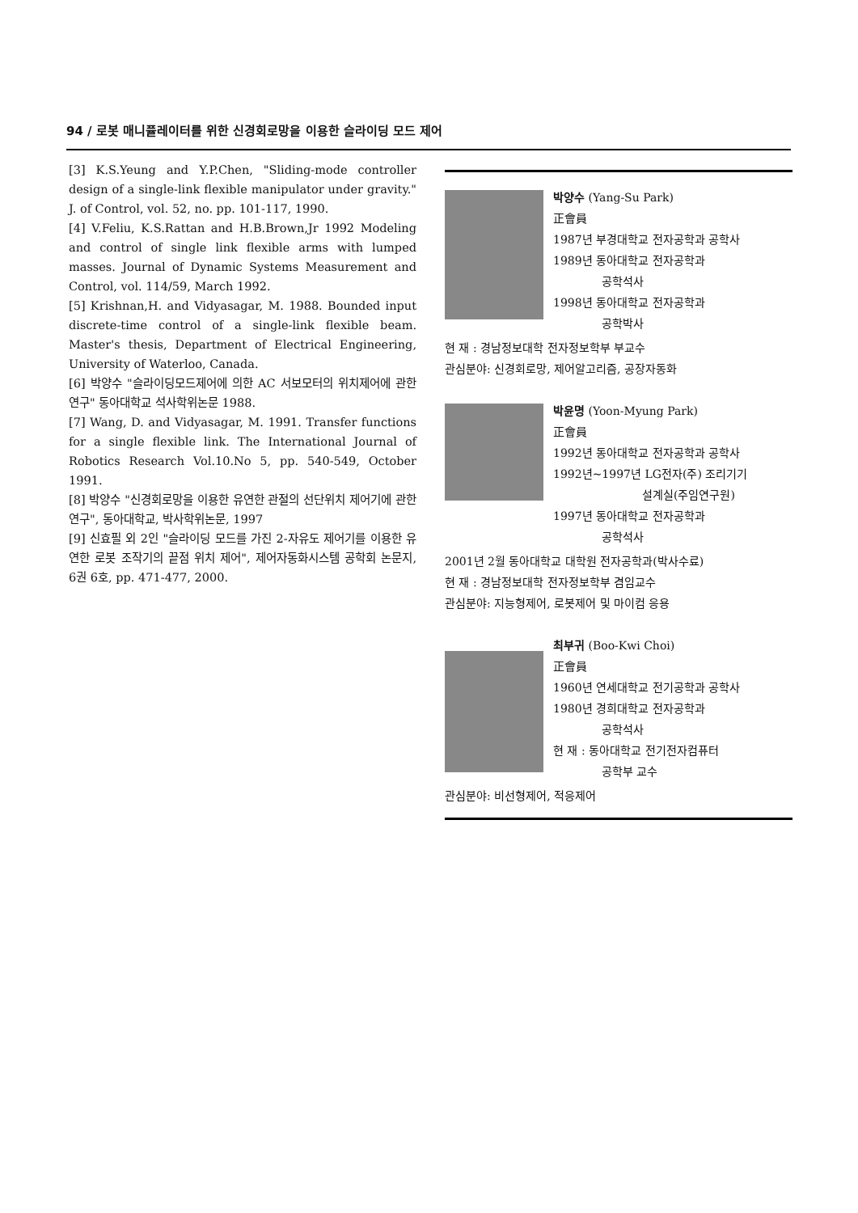94 / 로봇 매니퓰레이터를 위한 신경회로망을 이용한 슬라이딩 모드 제어
[3] K.S.Yeung and Y.P.Chen, "Sliding-mode controller design of a single-link flexible manipulator under gravity." J. of Control, vol. 52, no. pp. 101-117, 1990.
[4] V.Feliu, K.S.Rattan and H.B.Brown,Jr 1992 Modeling and control of single link flexible arms with lumped masses. Journal of Dynamic Systems Measurement and Control, vol. 114/59, March 1992.
[5] Krishnan,H. and Vidyasagar, M. 1988. Bounded input discrete-time control of a single-link flexible beam. Master's thesis, Department of Electrical Engineering, University of Waterloo, Canada.
[6] 박양수 "슬라이딩모드제어에 의한 AC 서보모터의 위치제어에 관한 연구" 동아대학교 석사학위논문 1988.
[7] Wang, D. and Vidyasagar, M. 1991. Transfer functions for a single flexible link. The International Journal of Robotics Research Vol.10.No 5, pp. 540-549, October 1991.
[8] 박양수 "신경회로망을 이용한 유연한 관절의 선단위치 제어기에 관한 연구", 동아대학교, 박사학위논문, 1997
[9] 신효필 외 2인 "슬라이딩 모드를 가진 2-자유도 제어기를 이용한 유연한 로봇 조작기의 끝점 위치 제어", 제어자동화시스템 공학회 논문지, 6권 6호, pp. 471-477, 2000.
박양수 (Yang-Su Park)
正會員
1987년 부경대학교 전자공학과 공학사
1989년 동아대학교 전자공학과
공학석사
1998년 동아대학교 전자공학과
공학박사
현 재 : 경남정보대학 전자정보학부 부교수
관심분야: 신경회로망, 제어알고리즘, 공장자동화
박윤명 (Yoon-Myung Park)
正會員
1992년 동아대학교 전자공학과 공학사
1992년~1997년 LG전자(주) 조리기기
설계실(주임연구원)
1997년 동아대학교 전자공학과
공학석사
2001년 2월 동아대학교 대학원 전자공학과(박사수료)
현 재 : 경남정보대학 전자정보학부 겸임교수
관심분야: 지능형제어, 로봇제어 및 마이컴 응용
최부귀 (Boo-Kwi Choi)
正會員
1960년 연세대학교 전기공학과 공학사
1980년 경희대학교 전자공학과
공학석사
현 재 : 동아대학교 전기전자컴퓨터
공학부 교수
관심분야: 비선형제어, 적응제어